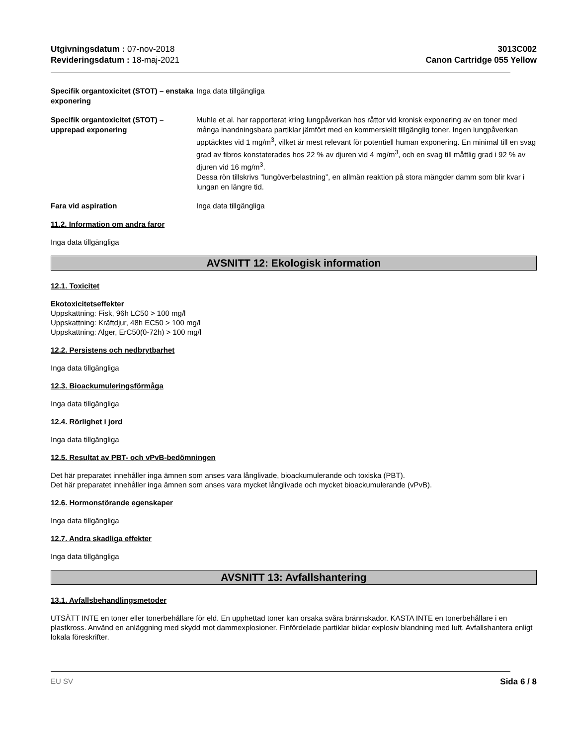Utgivningsdatum : 07-nov-2018
Revideringsdatum : 18-maj-2021
3013C002
Canon Cartridge 055 Yellow
Specifik organtoxicitet (STOT) – enstaka exponering
Inga data tillgängliga
Specifik organtoxicitet (STOT) – upprepad exponering
Muhle et al. har rapporterat kring lungpåverkan hos råttor vid kronisk exponering av en toner med många inandningsbara partiklar jämfört med en kommersiellt tillgänglig toner. Ingen lungpåverkan upptäcktes vid 1 mg/m<sup>3</sup>, vilket är mest relevant för potentiell human exponering. En minimal till en svag grad av fibros konstaterades hos 22 % av djuren vid 4 mg/m<sup>3</sup>, och en svag till måttlig grad i 92 % av djuren vid 16 mg/m<sup>3</sup>.
Dessa rön tillskrivs ”lungöverbelastning”, en allmän reaktion på stora mängder damm som blir kvar i lungan en längre tid.
Fara vid aspiration Inga data tillgängliga
11.2. Information om andra faror
Inga data tillgängliga
AVSNITT 12: Ekologisk information
12.1. Toxicitet
Ekotoxicitetseffekter
Uppskattning: Fisk, 96h LC50 > 100 mg/l
Uppskattning: Kräftdjur, 48h EC50 > 100 mg/l
Uppskattning: Alger, ErC50(0-72h) > 100 mg/l
12.2. Persistens och nedbrytbarhet
Inga data tillgängliga
12.3. Bioackumuleringsförmåga
Inga data tillgängliga
12.4. Rörlighet i jord
Inga data tillgängliga
12.5. Resultat av PBT- och vPvB-bedömningen
Det här preparatet innehåller inga ämnen som anses vara långlivade, bioackumulerande och toxiska (PBT).
Det här preparatet innehåller inga ämnen som anses vara mycket långlivade och mycket bioackumulerande (vPvB).
12.6. Hormonstörande egenskaper
Inga data tillgängliga
12.7. Andra skadliga effekter
Inga data tillgängliga
AVSNITT 13: Avfallshantering
13.1. Avfallsbehandlingsmetoder
UTSÄTT INTE en toner eller tonerbehållare för eld. En upphettad toner kan orsaka svåra brännskador. KASTA INTE en tonerbehållare i en plastkross. Använd en anläggning med skydd mot dammexplosioner. Finfördelade partiklar bildar explosiv blandning med luft. Avfallshantera enligt lokala föreskrifter.
EU SV Sida 6 / 8